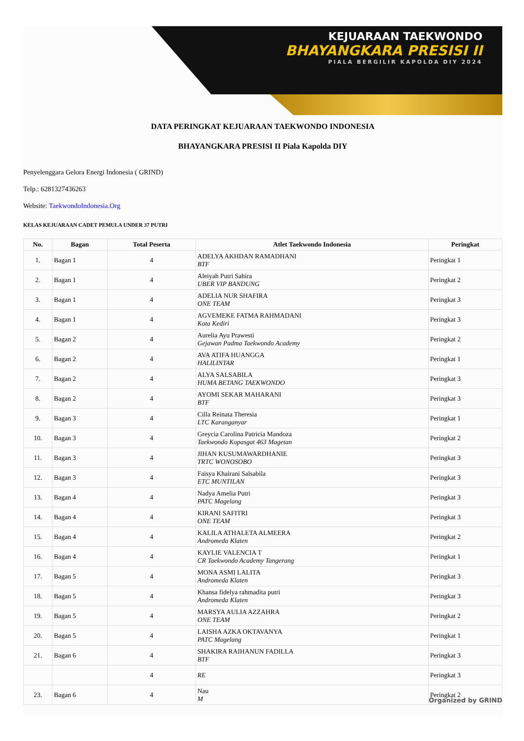KEJUARAAN TAEKWONDO
BHAYANGKARA PRESISI II
PIALA BERGILIR KAPOLDA DIY 2024
DATA PERINGKAT KEJUARAAN TAEKWONDO INDONESIA
BHAYANGKARA PRESISI II Piala Kapolda DIY
Penyelenggara Gelora Energi Indonesia ( GRIND)
Telp.: 6281327436263
Website: TaekwondoIndonesia.Org
KELAS KEJUARAAN CADET PEMULA UNDER 37 PUTRI
| No. | Bagan | Total Peserta | Atlet Taekwondo Indonesia | Peringkat |
| --- | --- | --- | --- | --- |
| 1. | Bagan 1 | 4 | ADELYA AKHDAN RAMADHANI BTF | Peringkat 1 |
| 2. | Bagan 1 | 4 | Aleiyah Putri Sahira UBER VIP BANDUNG | Peringkat 2 |
| 3. | Bagan 1 | 4 | ADELIA NUR SHAFIRA ONE TEAM | Peringkat 3 |
| 4. | Bagan 1 | 4 | AGVEMEKE FATMA RAHMADANI Kota Kediri | Peringkat 3 |
| 5. | Bagan 2 | 4 | Aurelia Ayu Prawesti Gejawan Padma Taekwondo Academy | Peringkat 2 |
| 6. | Bagan 2 | 4 | AVA ATIFA HUANGGA HALILINTAR | Peringkat 1 |
| 7. | Bagan 2 | 4 | ALYA SALSABILA HUMA BETANG TAEKWONDO | Peringkat 3 |
| 8. | Bagan 2 | 4 | AYOMI SEKAR MAHARANI BTF | Peringkat 3 |
| 9. | Bagan 3 | 4 | Cilla Reinata Theresia LTC Karanganyar | Peringkat 1 |
| 10. | Bagan 3 | 4 | Greycia Carolina Patricia Mandoza Taekwondo Kopasgat 463 Magetan | Peringkat 2 |
| 11. | Bagan 3 | 4 | JIHAN KUSUMAWARDHANIE TRTC WONOSOBO | Peringkat 3 |
| 12. | Bagan 3 | 4 | Faisya Khairani Salsabila ETC MUNTILAN | Peringkat 3 |
| 13. | Bagan 4 | 4 | Nadya Amelia Putri PATC Magelang | Peringkat 3 |
| 14. | Bagan 4 | 4 | KIRANI SAFITRI ONE TEAM | Peringkat 3 |
| 15. | Bagan 4 | 4 | KALILA ATHALETA ALMEERA Andromeda Klaten | Peringkat 2 |
| 16. | Bagan 4 | 4 | KAYLIE VALENCIA T CR Taekwondo Academy Tangerang | Peringkat 1 |
| 17. | Bagan 5 | 4 | MONA ASMI LALITA Andromeda Klaten | Peringkat 3 |
| 18. | Bagan 5 | 4 | Khansa fidelya rahmadita putri Andromeda Klaten | Peringkat 3 |
| 19. | Bagan 5 | 4 | MARSYA AULIA AZZAHRA ONE TEAM | Peringkat 2 |
| 20. | Bagan 5 | 4 | LAISHA AZKA OKTAVANYA PATC Magelang | Peringkat 1 |
| 21. | Bagan 6 | 4 | SHAKIRA RAIHANUN FADILLA BTF | Peringkat 3 |
| | | 4 | RE | Peringkat 3 |
| 23. | Bagan 6 | 4 | Nau M | Peringkat 2 |
Organized by GRIND